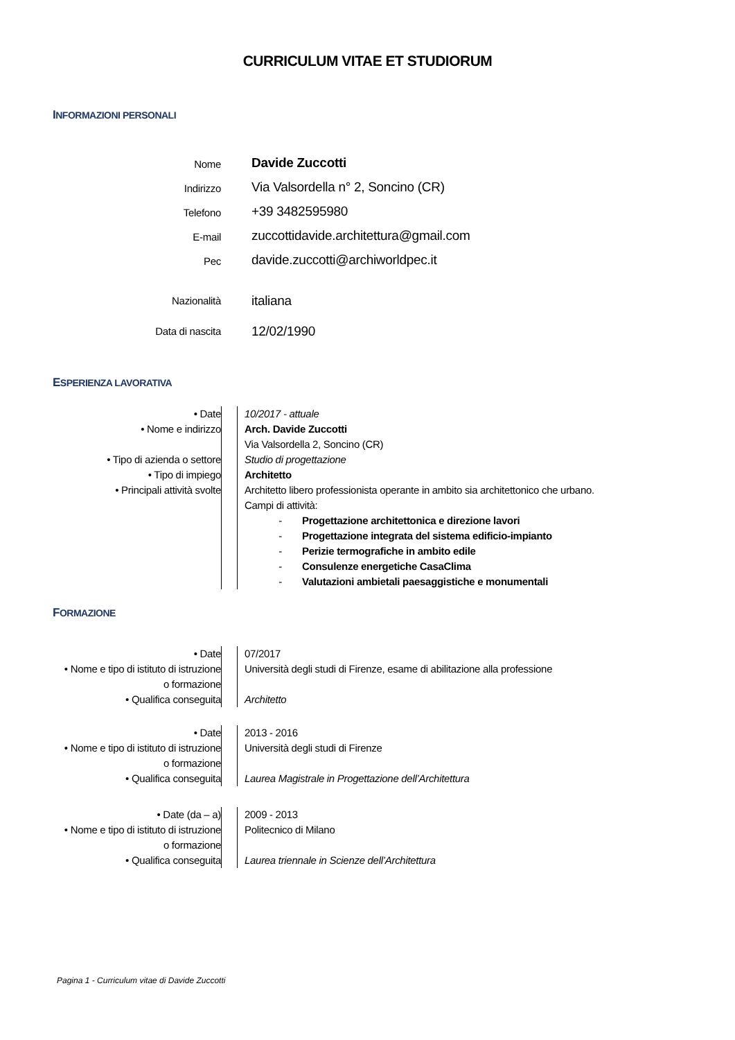CURRICULUM VITAE ET STUDIORUM
INFORMAZIONI PERSONALI
| Nome | Davide Zuccotti |
| Indirizzo | Via Valsordella n° 2, Soncino (CR) |
| Telefono | +39 3482595980 |
| E-mail | zuccottidavide.architettura@gmail.com |
| Pec | davide.zuccotti@archiworldpec.it |
| Nazionalità | italiana |
| Data di nascita | 12/02/1990 |
ESPERIENZA LAVORATIVA
| • Date • Nome e indirizzo • Tipo di azienda o settore • Tipo di impiego • Principali attività svolte | | 10/2017 - attuale Arch. Davide Zuccotti Via Valsordella 2, Soncino (CR) Studio di progettazione Architetto Architetto libero professionista operante in ambito sia architettonico che urbano. Campi di attività: - Progettazione architettonica e direzione lavori - Progettazione integrata del sistema edificio-impianto - Perizie termografiche in ambito edile - Consulenze energetiche CasaClima - Valutazioni ambietali paesaggistiche e monumentali |
FORMAZIONE
| • Date • Nome e tipo di istituto di istruzione o formazione • Qualifica conseguita | | 07/2017 Università degli studi di Firenze, esame di abilitazione alla professione Architetto |
| • Date • Nome e tipo di istituto di istruzione o formazione • Qualifica conseguita | | 2013 - 2016 Università degli studi di Firenze Laurea Magistrale in Progettazione dell’Architettura |
| • Date (da – a) • Nome e tipo di istituto di istruzione o formazione • Qualifica conseguita | | 2009 - 2013 Politecnico di Milano Laurea triennale in Scienze dell’Architettura |
Pagina 1 - Curriculum vitae di Davide Zuccotti